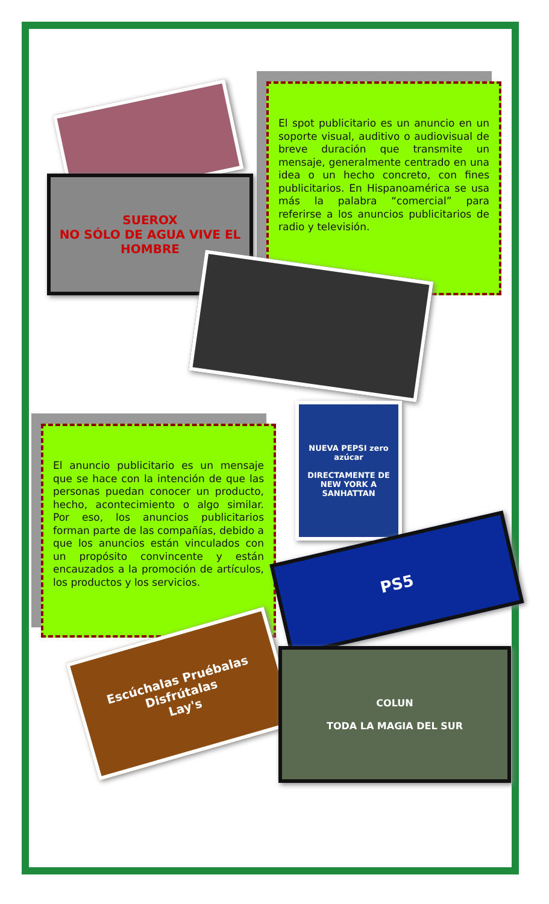El spot publicitario es un anuncio en un soporte visual, auditivo o audiovisual de breve duración que transmite un mensaje, generalmente centrado en una idea o un hecho concreto, con fines publicitarios. En Hispanoamérica se usa más la palabra “comercial” para referirse a los anuncios publicitarios de radio y televisión.
SUEROX
NO SÓLO DE AGUA VIVE EL HOMBRE
El anuncio publicitario es un mensaje que se hace con la intención de que las personas puedan conocer un producto, hecho, acontecimiento o algo similar. Por eso, los anuncios publicitarios forman parte de las compañías, debido a que los anuncios están vinculados con un propósito convincente y están encauzados a la promoción de artículos, los productos y los servicios.
NUEVA PEPSI zero azúcar
DIRECTAMENTE DE NEW YORK A SANHATTAN
PS5
Escúchalas Pruébalas Disfrútalas
Lay's
COLUN
TODA LA MAGIA DEL SUR